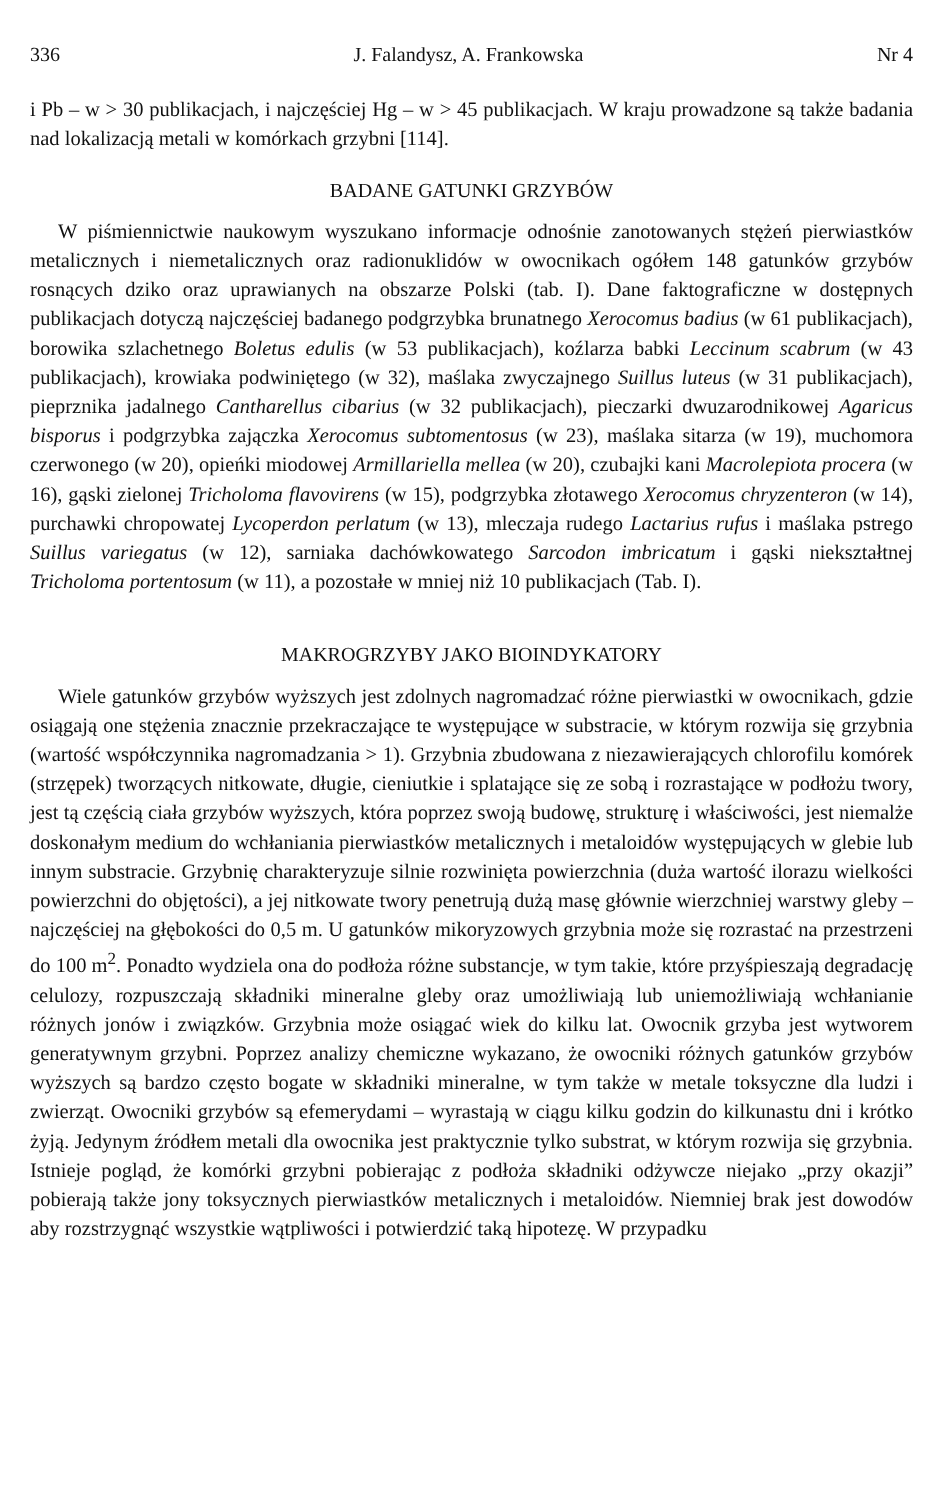336 J. Falandysz, A. Frankowska Nr 4
i Pb – w > 30 publikacjach, i najczęściej Hg – w > 45 publikacjach. W kraju prowadzone są także badania nad lokalizacją metali w komórkach grzybni [114].
BADANE GATUNKI GRZYBÓW
W piśmiennictwie naukowym wyszukano informacje odnośnie zanotowanych stężeń pierwiastków metalicznych i niemetalicznych oraz radionuklidów w owocnikach ogółem 148 gatunków grzybów rosnących dziko oraz uprawianych na obszarze Polski (tab. I). Dane faktograficzne w dostępnych publikacjach dotyczą najczęściej badanego podgrzybka brunatnego Xerocomus badius (w 61 publikacjach), borowika szlachetnego Boletus edulis (w 53 publikacjach), koźlarza babki Leccinum scabrum (w 43 publikacjach), krowiaka podwiniętego (w 32), maślaka zwyczajnego Suillus luteus (w 31 publikacjach), pieprznika jadalnego Cantharellus cibarius (w 32 publikacjach), pieczarki dwuzarodnikowej Agaricus bisporus i podgrzybka zajączka Xerocomus subtomentosus (w 23), maślaka sitarza (w 19), muchomora czerwonego (w 20), opieńki miodowej Armillariella mellea (w 20), czubajki kani Macrolepiota procera (w 16), gąski zielonej Tricholoma flavovirens (w 15), podgrzybka złotawego Xerocomus chryzenteron (w 14), purchawki chropowatej Lycoperdon perlatum (w 13), mleczaja rudego Lactarius rufus i maślaka pstrego Suillus variegatus (w 12), sarniaka dachówkowatego Sarcodon imbricatum i gąski niekształtnej Tricholoma portentosum (w 11), a pozostałe w mniej niż 10 publikacjach (Tab. I).
MAKROGRZYBY JAKO BIOINDYKATORY
Wiele gatunków grzybów wyższych jest zdolnych nagromadzać różne pierwiastki w owocnikach, gdzie osiągają one stężenia znacznie przekraczające te występujące w substracie, w którym rozwija się grzybnia (wartość współczynnika nagromadzania > 1). Grzybnia zbudowana z niezawierających chlorofilu komórek (strzępek) tworzących nitkowate, długie, cieniutkie i splatające się ze sobą i rozrastające w podłożu twory, jest tą częścią ciała grzybów wyższych, która poprzez swoją budowę, strukturę i właściwości, jest niemalże doskonałym medium do wchłaniania pierwiastków metalicznych i metaloidów występujących w glebie lub innym substracie. Grzybnię charakteryzuje silnie rozwinięta powierzchnia (duża wartość ilorazu wielkości powierzchni do objętości), a jej nitkowate twory penetrują dużą masę głównie wierzchniej warstwy gleby – najczęściej na głębokości do 0,5 m. U gatunków mikoryzowych grzybnia może się rozrastać na przestrzeni do 100 m<sup>2</sup>. Ponadto wydziela ona do podłoża różne substancje, w tym takie, które przyśpieszają degradację celulozy, rozpuszczają składniki mineralne gleby oraz umożliwiają lub uniemożliwiają wchłanianie różnych jonów i związków. Grzybnia może osiągać wiek do kilku lat. Owocnik grzyba jest wytworem generatywnym grzybni. Poprzez analizy chemiczne wykazano, że owocniki różnych gatunków grzybów wyższych są bardzo często bogate w składniki mineralne, w tym także w metale toksyczne dla ludzi i zwierząt. Owocniki grzybów są efemerydami – wyrastają w ciągu kilku godzin do kilkunastu dni i krótko żyją. Jedynym źródłem metali dla owocnika jest praktycznie tylko substrat, w którym rozwija się grzybnia. Istnieje pogląd, że komórki grzybni pobierając z podłoża składniki odżywcze niejako „przy okazji” pobierają także jony toksycznych pierwiastków metalicznych i metaloidów. Niemniej brak jest dowodów aby rozstrzygnąć wszystkie wątpliwości i potwierdzić taką hipotezę. W przypadku